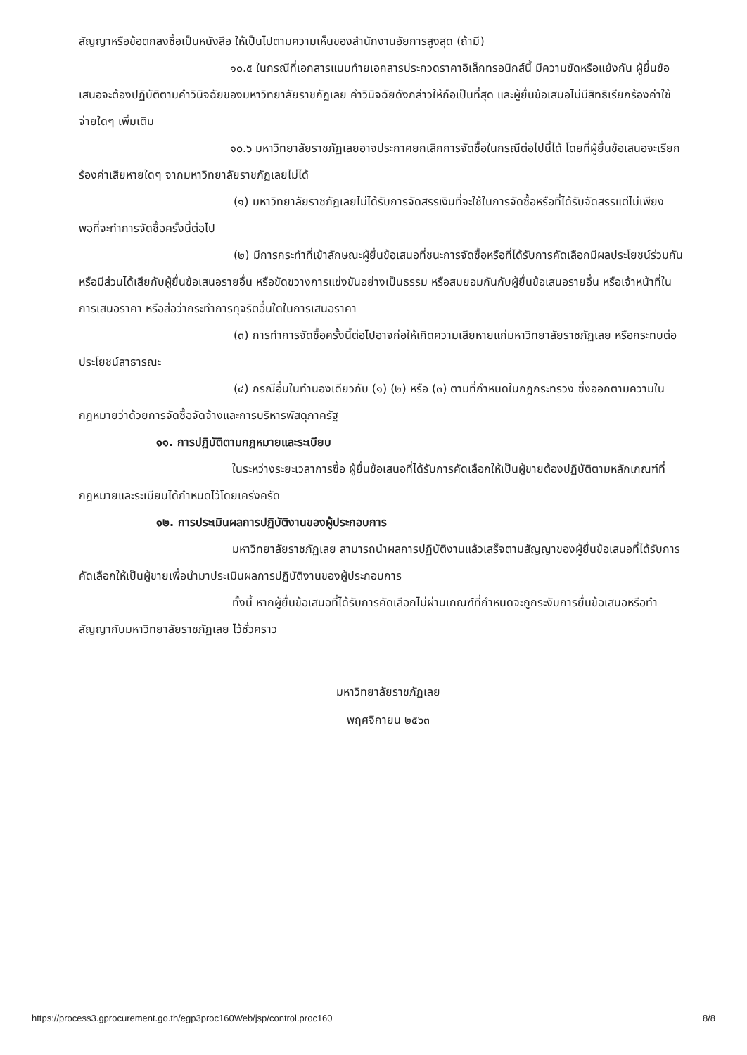สัญญาหรือข้อตกลงซื้อเป็นหนังสือ ให้เป็นไปตามความเห็นของสำนักงานอัยการสูงสุด (ถ้ามี)
๑๐.๕ ในกรณีที่เอกสารแนบท้ายเอกสารประกวดราคาอิเล็กทรอนิกส์นี้ มีความขัดหรือแย้งกัน ผู้ยื่นข้อเสนอจะต้องปฏิบัติตามคำวินิจฉัยของมหาวิทยาลัยราชภัฏเลย คำวินิจฉัยดังกล่าวให้ถือเป็นที่สุด และผู้ยื่นข้อเสนอไม่มีสิทธิเรียกร้องค่าใช้จ่ายใดๆ เพิ่มเติม
๑๐.๖ มหาวิทยาลัยราชภัฏเลยอาจประกาศยกเลิกการจัดซื้อในกรณีต่อไปนี้ได้ โดยที่ผู้ยื่นข้อเสนอจะเรียกร้องค่าเสียหายใดๆ จากมหาวิทยาลัยราชภัฏเลยไม่ได้
(๑) มหาวิทยาลัยราชภัฏเลยไม่ได้รับการจัดสรรเงินที่จะใช้ในการจัดซื้อหรือที่ได้รับจัดสรรแต่ไม่เพียงพอที่จะทำการจัดซื้อครั้งนี้ต่อไป
(๒) มีการกระทำที่เข้าลักษณะผู้ยื่นข้อเสนอที่ชนะการจัดซื้อหรือที่ได้รับการคัดเลือกมีผลประโยชน์ร่วมกัน หรือมีส่วนได้เสียกับผู้ยื่นข้อเสนอรายอื่น หรือขัดขวางการแข่งขันอย่างเป็นธรรม หรือสมยอมกันกับผู้ยื่นข้อเสนอรายอื่น หรือเจ้าหน้าที่ในการเสนอราคา หรือส่อว่ากระทำการทุจริตอื่นใดในการเสนอราคา
(๓) การทำการจัดซื้อครั้งนี้ต่อไปอาจก่อให้เกิดความเสียหายแก่มหาวิทยาลัยราชภัฏเลย หรือกระทบต่อประโยชน์สาธารณะ
(๔) กรณีอื่นในทำนองเดียวกับ (๑) (๒) หรือ (๓) ตามที่กำหนดในกฎกระทรวง ซึ่งออกตามความในกฎหมายว่าด้วยการจัดซื้อจัดจ้างและการบริหารพัสดุภาครัฐ
๑๑. การปฏิบัติตามกฎหมายและระเบียบ
ในระหว่างระยะเวลาการซื้อ ผู้ยื่นข้อเสนอที่ได้รับการคัดเลือกให้เป็นผู้ขายต้องปฏิบัติตามหลักเกณฑ์ที่กฎหมายและระเบียบได้กำหนดไว้โดยเคร่งครัด
๑๒. การประเมินผลการปฏิบัติงานของผู้ประกอบการ
มหาวิทยาลัยราชภัฏเลย สามารถนำผลการปฏิบัติงานแล้วเสร็จตามสัญญาของผู้ยื่นข้อเสนอที่ได้รับการคัดเลือกให้เป็นผู้ขายเพื่อนำมาประเมินผลการปฏิบัติงานของผู้ประกอบการ
ทั้งนี้ หากผู้ยื่นข้อเสนอที่ได้รับการคัดเลือกไม่ผ่านเกณฑ์ที่กำหนดจะถูกระงับการยื่นข้อเสนอหรือทำสัญญากับมหาวิทยาลัยราชภัฏเลย ไว้ชั่วคราว
มหาวิทยาลัยราชภัฏเลย
พฤศจิกายน ๒๕๖๓
https://process3.gprocurement.go.th/egp3proc160Web/jsp/control.proc160 8/8